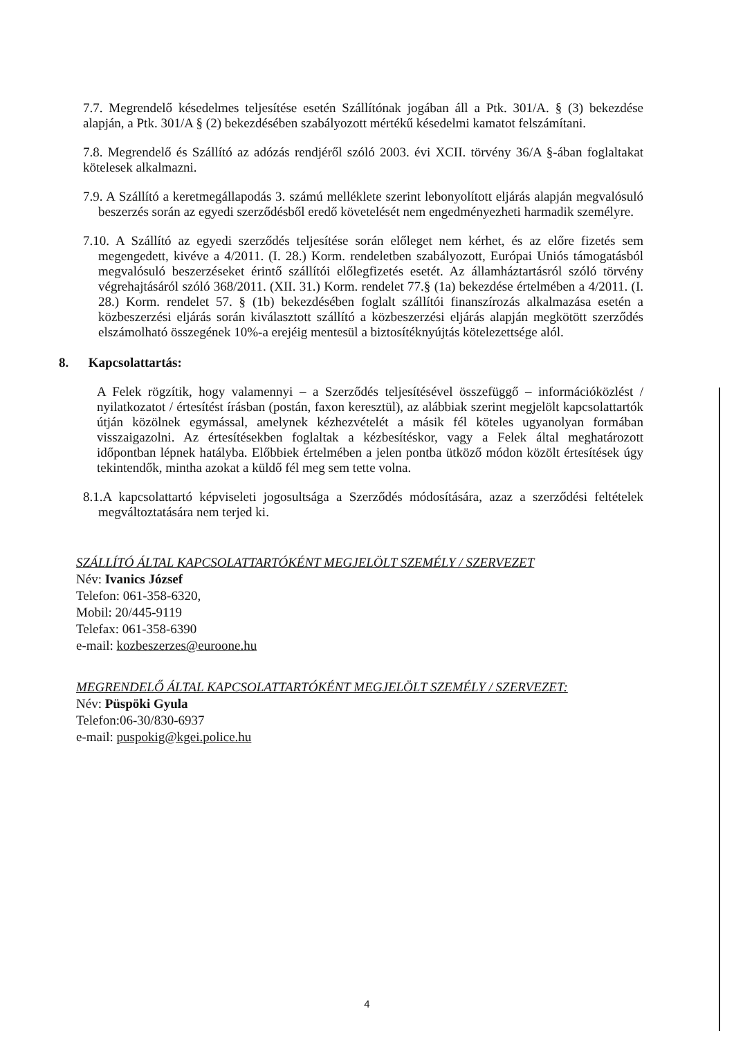7.7. Megrendelő késedelmes teljesítése esetén Szállítónak jogában áll a Ptk. 301/A. § (3) bekezdése alapján, a Ptk. 301/A § (2) bekezdésében szabályozott mértékű késedelmi kamatot felszámítani.
7.8. Megrendelő és Szállító az adózás rendjéről szóló 2003. évi XCII. törvény 36/A §-ában foglaltakat kötelesek alkalmazni.
7.9. A Szállító a keretmegállapodás 3. számú melléklete szerint lebonyolított eljárás alapján megvalósuló beszerzés során az egyedi szerződésből eredő követelését nem engedményezheti harmadik személyre.
7.10. A Szállító az egyedi szerződés teljesítése során előleget nem kérhet, és az előre fizetés sem megengedett, kivéve a 4/2011. (I. 28.) Korm. rendeletben szabályozott, Európai Uniós támogatásból megvalósuló beszerzéseket érintő szállítói előlegfizetés esetét. Az államháztartásról szóló törvény végrehajtásáról szóló 368/2011. (XII. 31.) Korm. rendelet 77.§ (1a) bekezdése értelmében a 4/2011. (I. 28.) Korm. rendelet 57. § (1b) bekezdésében foglalt szállítói finanszírozás alkalmazása esetén a közbeszerzési eljárás során kiválasztott szállító a közbeszerzési eljárás alapján megkötött szerződés elszámolható összegének 10%-a erejéig mentesül a biztosítéknyújtás kötelezettsége alól.
8. Kapcsolattartás:
A Felek rögzítik, hogy valamennyi – a Szerződés teljesítésével összefüggő – információközlést / nyilatkozatot / értesítést írásban (postán, faxon keresztül), az alábbiak szerint megjelölt kapcsolattartók útján közölnek egymással, amelynek kézhezvételét a másik fél köteles ugyanolyan formában visszaigazolni. Az értesítésekben foglaltak a kézbesítéskor, vagy a Felek által meghatározott időpontban lépnek hatályba. Előbbiek értelmében a jelen pontba ütköző módon közölt értesítések úgy tekintendők, mintha azokat a küldő fél meg sem tette volna.
8.1.A kapcsolattartó képviseleti jogosultsága a Szerződés módosítására, azaz a szerződési feltételek megváltoztatására nem terjed ki.
SZÁLLÍTÓ ÁLTAL KAPCSOLATTARTÓKÉNT MEGJELÖLT SZEMÉLY / SZERVEZET
Név: Ivanics József
Telefon: 061-358-6320,
Mobil: 20/445-9119
Telefax: 061-358-6390
e-mail: kozbeszerzes@euroone.hu
MEGRENDELŐ ÁLTAL KAPCSOLATTARTÓKÉNT MEGJELÖLT SZEMÉLY / SZERVEZET:
Név: Püspöki Gyula
Telefon:06-30/830-6937
e-mail: puspokig@kgei.police.hu
4